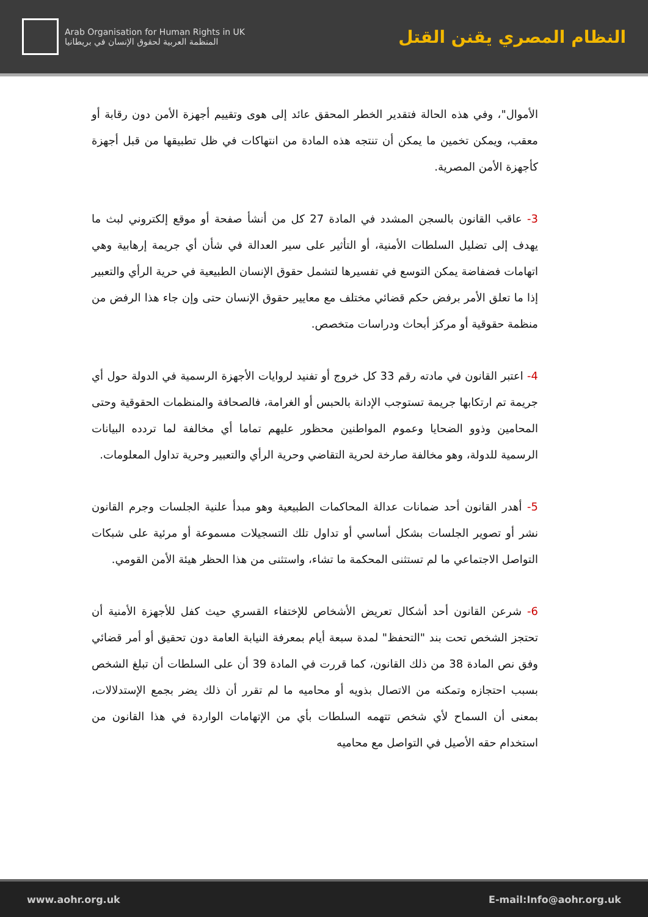Arab Organisation for Human Rights in UK
المنظمة العربية لحقوق الإنسان في بريطانيا
النظام المصري يقنن القتل
الأموال"، وفي هذه الحالة فتقدير الخطر المحقق عائد إلى هوى وتقييم أجهزة الأمن دون رقابة أو معقب، ويمكن تخمين ما يمكن أن تنتجه هذه المادة من انتهاكات في ظل تطبيقها من قبل أجهزة كأجهزة الأمن المصرية.
3- عاقب القانون بالسجن المشدد في المادة 27 كل من أنشأ صفحة أو موقع إلكتروني لبث ما يهدف إلى تضليل السلطات الأمنية، أو التأثير على سير العدالة في شأن أي جريمة إرهابية وهي اتهامات فضفاضة يمكن التوسع في تفسيرها لتشمل حقوق الإنسان الطبيعية في حرية الرأي والتعبير إذا ما تعلق الأمر برفض حكم قضائي مختلف مع معايير حقوق الإنسان حتى وإن جاء هذا الرفض من منظمة حقوقية أو مركز أبحاث ودراسات متخصص.
4- اعتبر القانون في مادته رقم 33 كل خروج أو تفنيد لروايات الأجهزة الرسمية في الدولة حول أي جريمة تم ارتكابها جريمة تستوجب الإدانة بالحبس أو الغرامة، فالصحافة والمنظمات الحقوقية وحتى المحامين وذوو الضحايا وعموم المواطنين محظور عليهم تماما أي مخالفة لما تردده البيانات الرسمية للدولة، وهو مخالفة صارخة لحرية التقاضي وحرية الرأي والتعبير وحرية تداول المعلومات.
5- أهدر القانون أحد ضمانات عدالة المحاكمات الطبيعية وهو مبدأ علنية الجلسات وجرم القانون نشر أو تصوير الجلسات بشكل أساسي أو تداول تلك التسجيلات مسموعة أو مرئية على شبكات التواصل الاجتماعي ما لم تستثنى المحكمة ما تشاء، واستثنى من هذا الحظر هيئة الأمن القومي.
6- شرعن القانون أحد أشكال تعريض الأشخاص للإختفاء القسري حيث كفل للأجهزة الأمنية أن تحتجز الشخص تحت بند "التحفظ" لمدة سبعة أيام بمعرفة النيابة العامة دون تحقيق أو أمر قضائي وفق نص المادة 38 من ذلك القانون، كما قررت في المادة 39 أن على السلطات أن تبلغ الشخص بسبب احتجازه وتمكنه من الاتصال بذويه أو محاميه ما لم تقرر أن ذلك يضر بجمع الإستدلالات، بمعنى أن السماح لأي شخص تتهمه السلطات بأي من الإتهامات الواردة في هذا القانون من استخدام حقه الأصيل في التواصل مع محاميه
www.aohr.org.uk E-mail:Info@aohr.org.uk